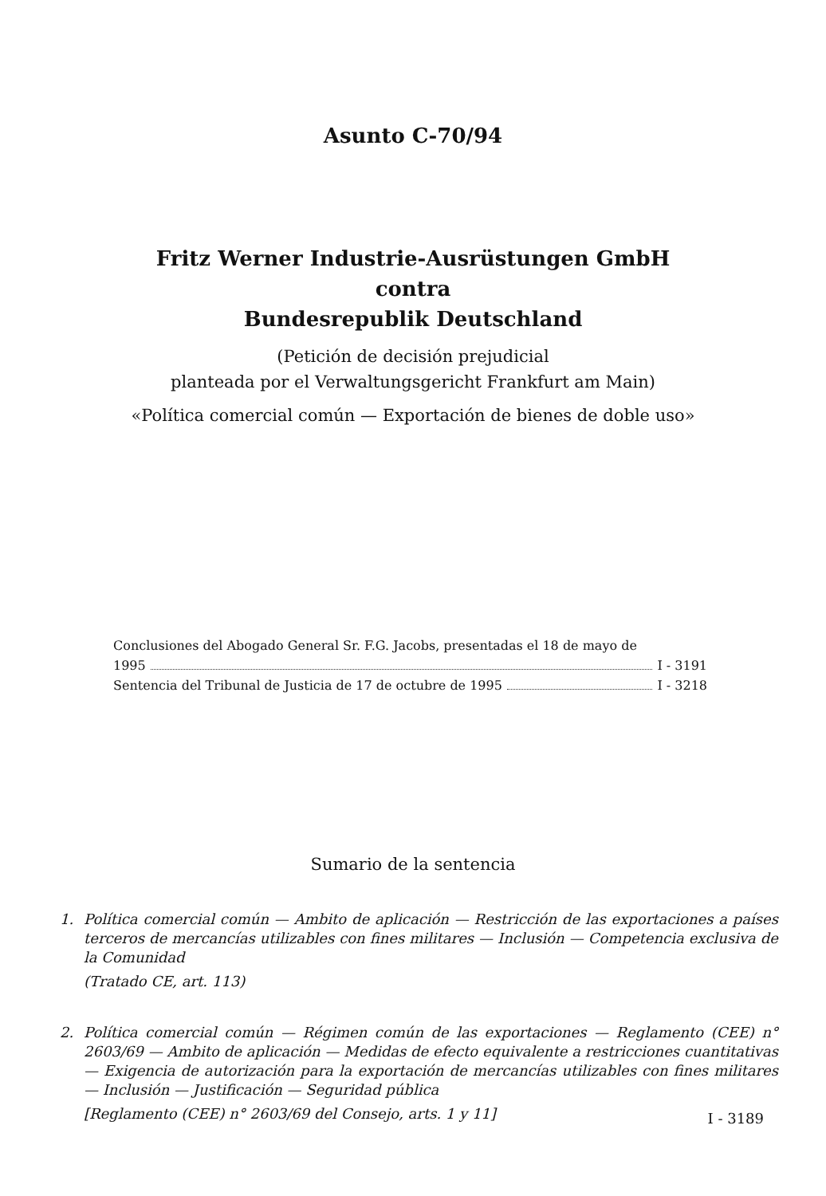Asunto C-70/94
Fritz Werner Industrie-Ausrüstungen GmbH
contra
Bundesrepublik Deutschland
(Petición de decisión prejudicial
planteada por el Verwaltungsgericht Frankfurt am Main)
«Política comercial común — Exportación de bienes de doble uso»
Conclusiones del Abogado General Sr. F.G. Jacobs, presentadas el 18 de mayo de
1995 I - 3191
Sentencia del Tribunal de Justicia de 17 de octubre de 1995 I - 3218
Sumario de la sentencia
1. Política comercial común — Ambito de aplicación — Restricción de las exportaciones a países terceros de mercancías utilizables con fines militares — Inclusión — Competencia exclusiva de la Comunidad
(Tratado CE, art. 113)
2. Política comercial común — Régimen común de las exportaciones — Reglamento (CEE) n° 2603/69 — Ambito de aplicación — Medidas de efecto equivalente a restricciones cuantitativas — Exigencia de autorización para la exportación de mercancías utilizables con fines militares — Inclusión — Justificación — Seguridad pública
[Reglamento (CEE) n° 2603/69 del Consejo, arts. 1 y 11]
I - 3189